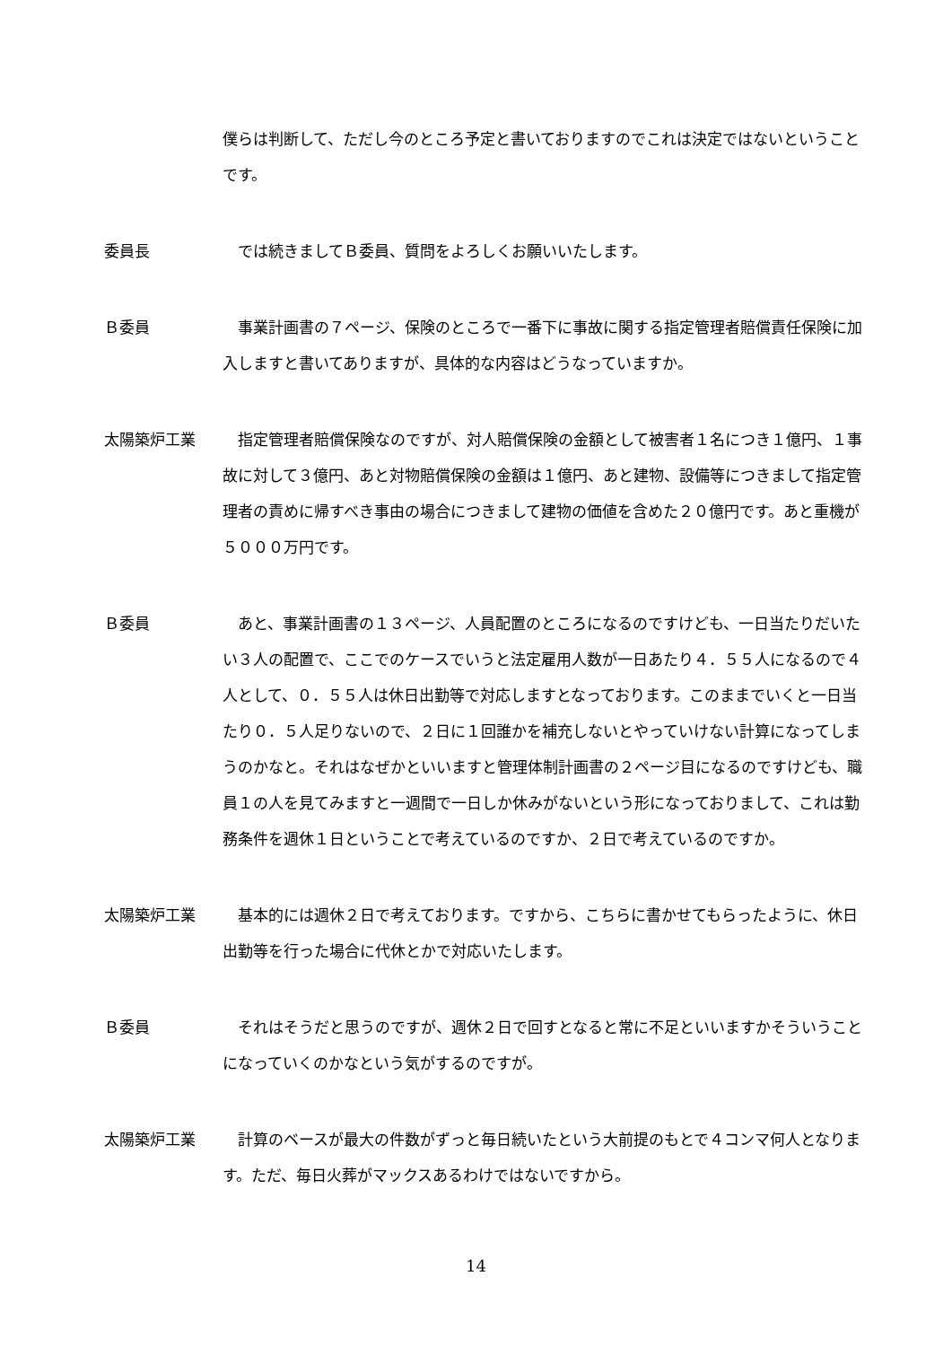僕らは判断して、ただし今のところ予定と書いておりますのでこれは決定ではないということです。
委員長 では続きましてＢ委員、質問をよろしくお願いいたします。
Ｂ委員 事業計画書の７ページ、保険のところで一番下に事故に関する指定管理者賠償責任保険に加入しますと書いてありますが、具体的な内容はどうなっていますか。
太陽築炉工業 指定管理者賠償保険なのですが、対人賠償保険の金額として被害者１名につき１億円、１事故に対して３億円、あと対物賠償保険の金額は１億円、あと建物、設備等につきまして指定管理者の責めに帰すべき事由の場合につきまして建物の価値を含めた２０億円です。あと重機が５０００万円です。
Ｂ委員 あと、事業計画書の１３ページ、人員配置のところになるのですけども、一日当たりだいたい３人の配置で、ここでのケースでいうと法定雇用人数が一日あたり４．５５人になるので４人として、０．５５人は休日出勤等で対応しますとなっております。このままでいくと一日当たり０．５人足りないので、２日に１回誰かを補充しないとやっていけない計算になってしまうのかなと。それはなぜかといいますと管理体制計画書の２ページ目になるのですけども、職員１の人を見てみますと一週間で一日しか休みがないという形になっておりまして、これは勤務条件を週休１日ということで考えているのですか、２日で考えているのですか。
太陽築炉工業 基本的には週休２日で考えております。ですから、こちらに書かせてもらったように、休日出勤等を行った場合に代休とかで対応いたします。
Ｂ委員 それはそうだと思うのですが、週休２日で回すとなると常に不足といいますかそういうことになっていくのかなという気がするのですが。
太陽築炉工業 計算のベースが最大の件数がずっと毎日続いたという大前提のもとで４コンマ何人となります。ただ、毎日火葬がマックスあるわけではないですから。
14